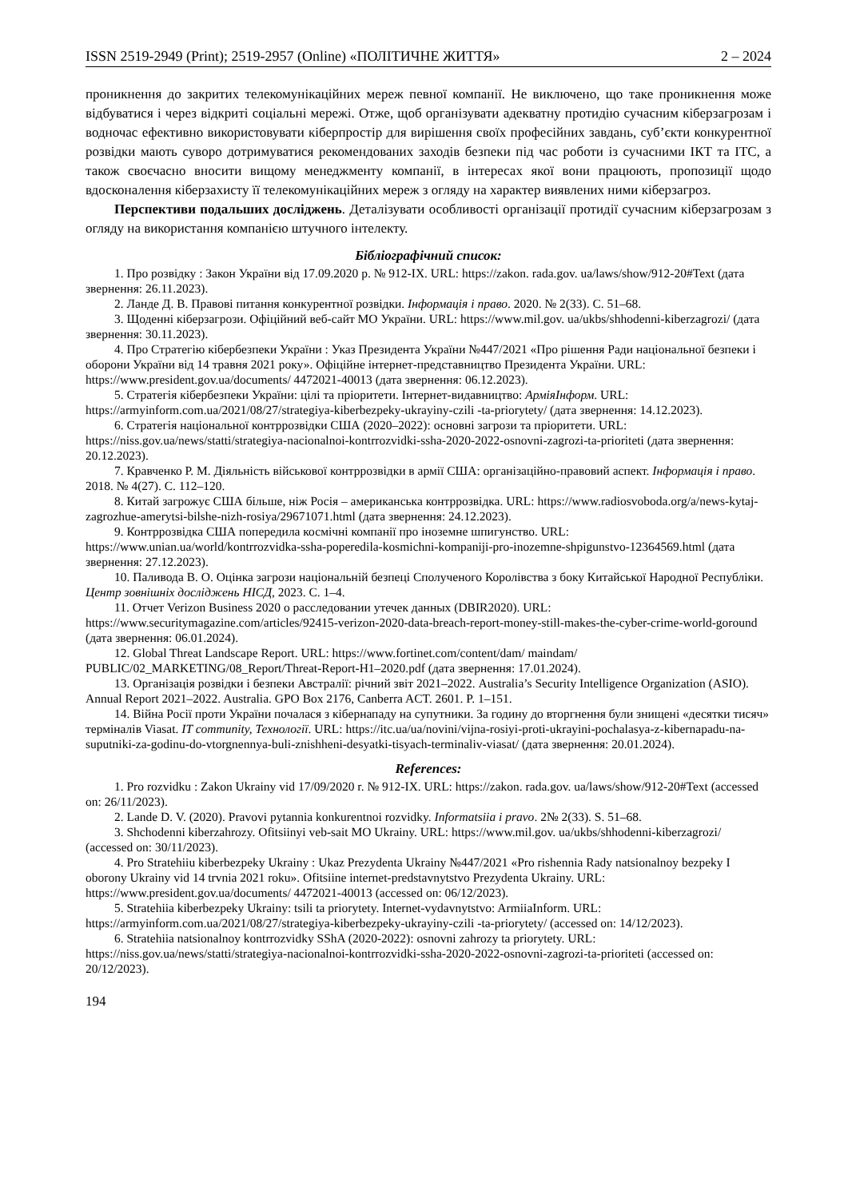ISSN 2519-2949 (Print); 2519-2957 (Online) «ПОЛІТИЧНЕ ЖИТТЯ» 2 – 2024
проникнення до закритих телекомунікаційних мереж певної компанії. Не виключено, що таке проникнення може відбуватися і через відкриті соціальні мережі. Отже, щоб організувати адекватну протидію сучасним кіберзагрозам і водночас ефективно використовувати кіберпростір для вирішення своїх професійних завдань, суб’єкти конкурентної розвідки мають суворо дотримуватися рекомендованих заходів безпеки під час роботи із сучасними ІКТ та ІТС, а також своєчасно вносити вищому менеджменту компанії, в інтересах якої вони працюють, пропозиції щодо вдосконалення кіберзахисту її телекомунікаційних мереж з огляду на характер виявлених ними кіберзагроз.
Перспективи подальших досліджень. Деталізувати особливості організації протидії сучасним кіберзагрозам з огляду на використання компанією штучного інтелекту.
Бібліографічний список:
1. Про розвідку : Закон України від 17.09.2020 р. № 912-IX. URL: https://zakon. rada.gov. ua/laws/show/912-20#Text (дата звернення: 26.11.2023).
2. Ланде Д. В. Правові питання конкурентної розвідки. Інформація і право. 2020. № 2(33). С. 51–68.
3. Щоденні кіберзагрози. Офіційний веб-сайт МО України. URL: https://www.mil.gov. ua/ukbs/shhodenni-kiberzagrozi/ (дата звернення: 30.11.2023).
4. Про Стратегію кібербезпеки України : Указ Президента України №447/2021 «Про рішення Ради національної безпеки і оборони України від 14 травня 2021 року». Офіційне інтернет-представництво Президента України. URL: https://www.president.gov.ua/documents/ 4472021-40013 (дата звернення: 06.12.2023).
5. Стратегія кібербезпеки України: цілі та пріоритети. Інтернет-видавництво: АрміяІнформ. URL: https://armyinform.com.ua/2021/08/27/strategiya-kiberbezpeky-ukrayiny-czili -ta-priorytety/ (дата звернення: 14.12.2023).
6. Стратегія національної контррозвідки США (2020–2022): основні загрози та пріоритети. URL: https://niss.gov.ua/news/statti/strategiya-nacionalnoi-kontrrozvidki-ssha-2020-2022-osnovni-zagrozi-ta-prioriteti (дата звернення: 20.12.2023).
7. Кравченко Р. М. Діяльність військової контррозвідки в армії США: організаційно-правовий аспект. Інформація і право. 2018. № 4(27). С. 112–120.
8. Китай загрожує США більше, ніж Росія – американська контррозвідка. URL: https://www.radiosvoboda.org/a/news-kytaj-zagrozhue-amerytsi-bilshe-nizh-rosiya/29671071.html (дата звернення: 24.12.2023).
9. Контррозвідка США попередила космічні компанії про іноземне шпигунство. URL: https://www.unian.ua/world/kontrrozvidka-ssha-poperedila-kosmichni-kompaniji-pro-inozemne-shpigunstvo-12364569.html (дата звернення: 27.12.2023).
10. Паливода В. О. Оцінка загрози національній безпеці Сполученого Королівства з боку Китайської Народної Республіки. Центр зовнішніх досліджень НІСД, 2023. С. 1–4.
11. Отчет Verizon Business 2020 о расследовании утечек данных (DBIR2020). URL: https://www.securitymagazine.com/articles/92415-verizon-2020-data-breach-report-money-still-makes-the-cyber-crime-world-goround (дата звернення: 06.01.2024).
12. Global Threat Landscape Report. URL: https://www.fortinet.com/content/dam/ maindam/ PUBLIC/02_MARKETING/08_Report/Threat-Report-H1–2020.pdf (дата звернення: 17.01.2024).
13. Організація розвідки і безпеки Австралії: річний звіт 2021–2022. Australia’s Security Intelligence Organization (ASIO). Annual Report 2021–2022. Australia. GPO Box 2176, Canberra ACT. 2601. P. 1–151.
14. Війна Росії проти України почалася з кібернападу на супутники. За годину до вторгнення були знищені «десятки тисяч» терміналів Viasat. IT community, Технології. URL: https://itc.ua/ua/novini/vijna-rosiyi-proti-ukrayini-pochalasya-z-kibernapadu-na-suputniki-za-godinu-do-vtorgnennya-buli-znishheni-desyatki-tisyach-terminaliv-viasat/ (дата звернення: 20.01.2024).
References:
1. Pro rozvidku : Zakon Ukrainy vid 17/09/2020 r. № 912-IX. URL: https://zakon. rada.gov. ua/laws/show/912-20#Text (accessed on: 26/11/2023).
2. Lande D. V. (2020). Pravovi pytannia konkurentnoi rozvidky. Informatsiia i pravo. 2№ 2(33). S. 51–68.
3. Shchodenni kiberzahrozy. Ofitsiinyi veb-sait MO Ukrainy. URL: https://www.mil.gov. ua/ukbs/shhodenni-kiberzagrozi/ (accessed on: 30/11/2023).
4. Pro Stratehiiu kiberbezpeky Ukrainy : Ukaz Prezydenta Ukrainy №447/2021 «Pro rishennia Rady natsionalnoy bezpeky I oborony Ukrainy vid 14 trvnia 2021 roku». Ofitsiine internet-predstavnytstvo Prezydenta Ukrainy. URL: https://www.president.gov.ua/documents/ 4472021-40013 (accessed on: 06/12/2023).
5. Stratehiia kiberbezpeky Ukrainy: tsili ta priorytety. Internet-vydavnytstvo: ArmiiaInform. URL: https://armyinform.com.ua/2021/08/27/strategiya-kiberbezpeky-ukrayiny-czili -ta-priorytety/ (accessed on: 14/12/2023).
6. Stratehiia natsionalnoy kontrrozvidky SShA (2020-2022): osnovni zahrozy ta priorytety. URL: https://niss.gov.ua/news/statti/strategiya-nacionalnoi-kontrrozvidki-ssha-2020-2022-osnovni-zagrozi-ta-prioriteti (accessed on: 20/12/2023).
194